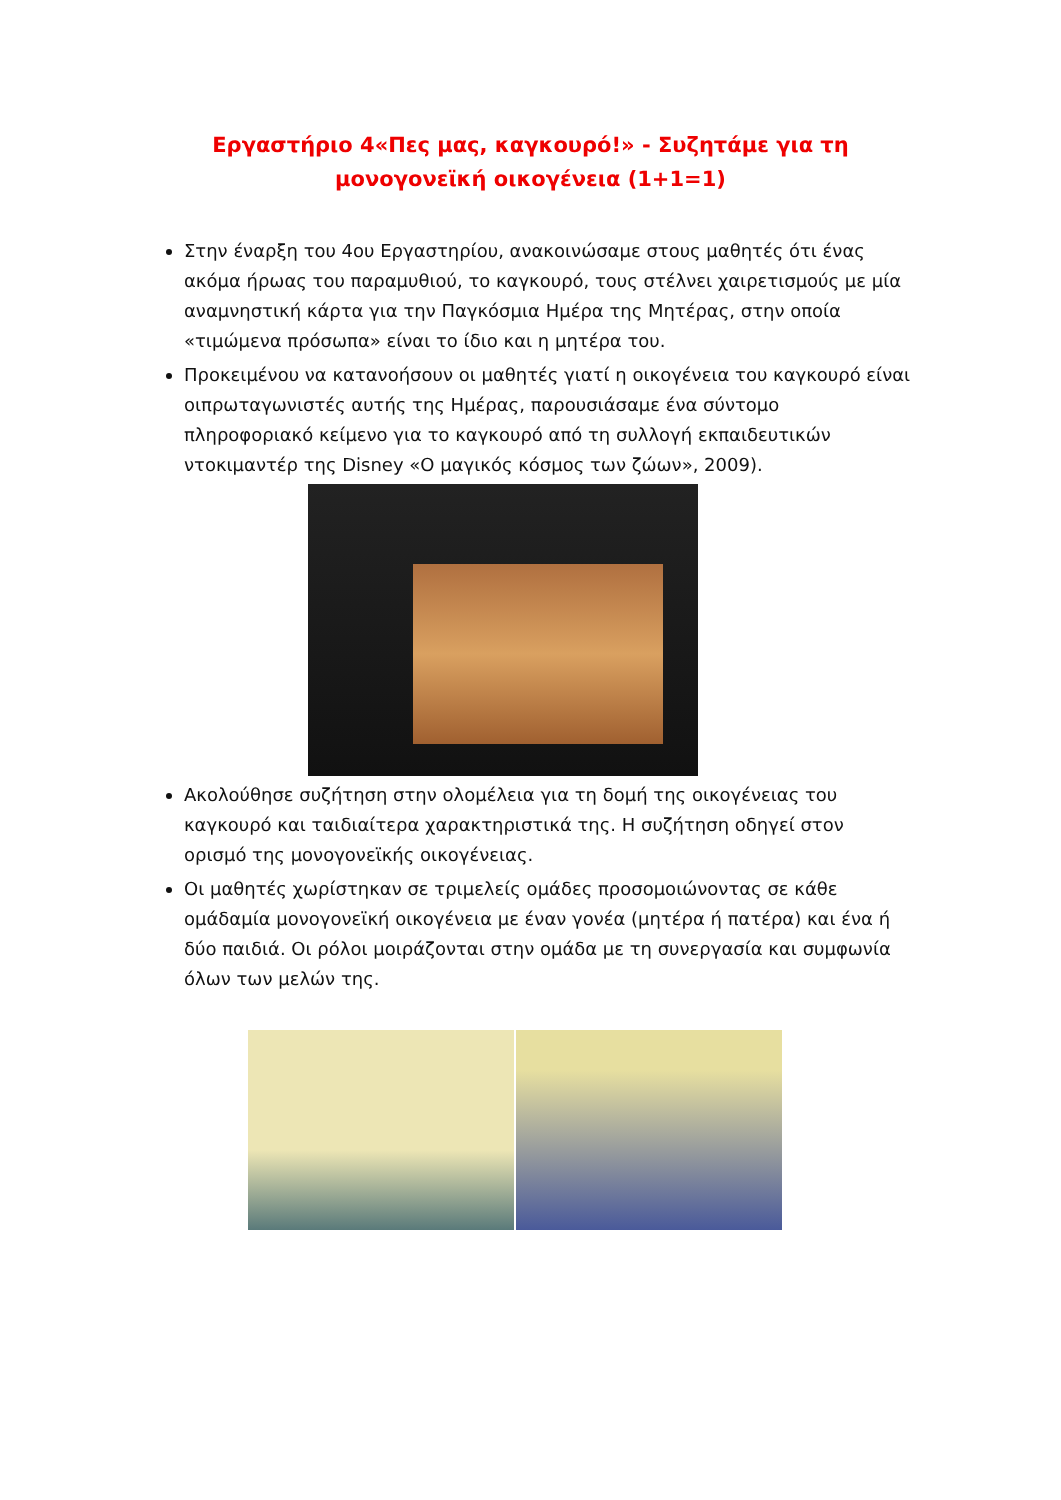Εργαστήριο 4«Πες μας, καγκουρό!» - Συζητάμε για τη μονογονεϊκή οικογένεια (1+1=1)
Στην έναρξη του 4ου Εργαστηρίου, ανακοινώσαμε στους μαθητές ότι ένας ακόμα ήρωας του παραμυθιού, το καγκουρό, τους στέλνει χαιρετισμούς με μία αναμνηστική κάρτα για την Παγκόσμια Ημέρα της Μητέρας, στην οποία «τιμώμενα πρόσωπα» είναι το ίδιο και η μητέρα του.
Προκειμένου να κατανοήσουν οι μαθητές γιατί η οικογένεια του καγκουρό είναι οιπρωταγωνιστές αυτής της Ημέρας, παρουσιάσαμε ένα σύντομο πληροφοριακό κείμενο για το καγκουρό από τη συλλογή εκπαιδευτικών ντοκιμαντέρ της Disney «Ο μαγικός κόσμος των ζώων», 2009).
Ακολούθησε συζήτηση στην ολομέλεια για τη δομή της οικογένειας του καγκουρό και ταιδιαίτερα χαρακτηριστικά της. Η συζήτηση οδηγεί στον ορισμό της μονογονεϊκής οικογένειας.
Οι μαθητές χωρίστηκαν σε τριμελείς ομάδες προσομοιώνοντας σε κάθε ομάδαμία μονογονεϊκή οικογένεια με έναν γονέα (μητέρα ή πατέρα) και ένα ή δύο παιδιά. Οι ρόλοι μοιράζονται στην ομάδα με τη συνεργασία και συμφωνία όλων των μελών της.